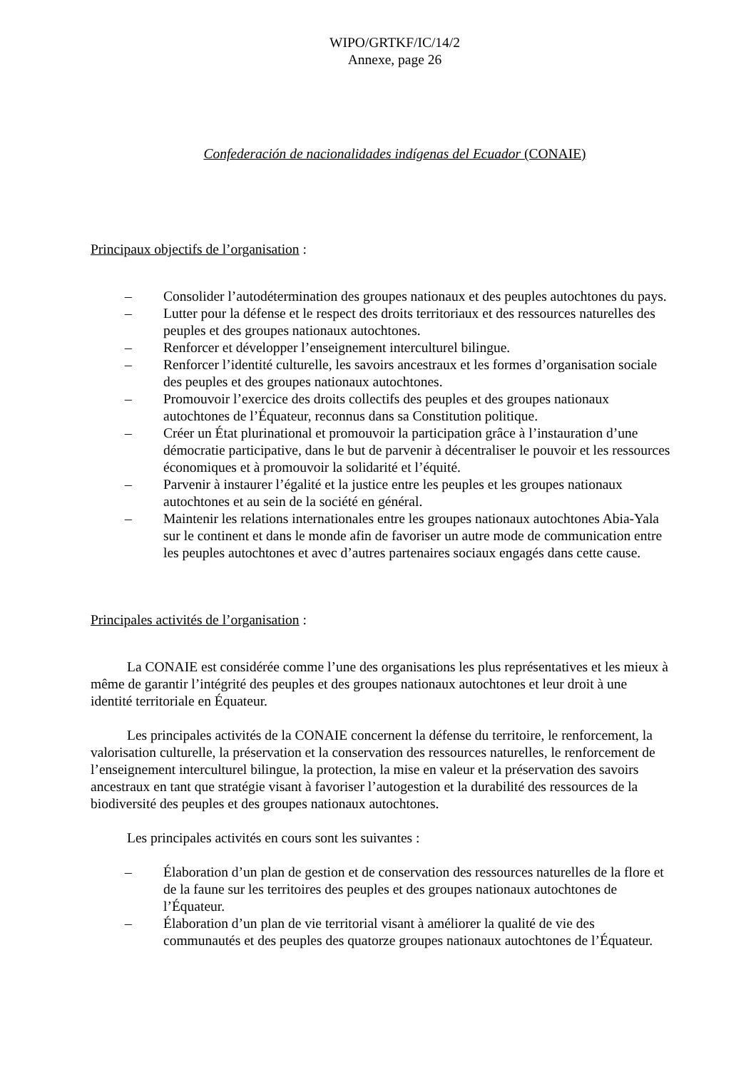WIPO/GRTKF/IC/14/2
Annexe, page 26
Confederación de nacionalidades indígenas del Ecuador (CONAIE)
Principaux objectifs de l’organisation :
– Consolider l’autodétermination des groupes nationaux et des peuples autochtones du pays.
– Lutter pour la défense et le respect des droits territoriaux et des ressources naturelles des peuples et des groupes nationaux autochtones.
– Renforcer et développer l’enseignement interculturel bilingue.
– Renforcer l’identité culturelle, les savoirs ancestraux et les formes d’organisation sociale des peuples et des groupes nationaux autochtones.
– Promouvoir l’exercice des droits collectifs des peuples et des groupes nationaux autochtones de l’Équateur, reconnus dans sa Constitution politique.
– Créer un État plurinational et promouvoir la participation grâce à l’instauration d’une démocratie participative, dans le but de parvenir à décentraliser le pouvoir et les ressources économiques et à promouvoir la solidarité et l’équité.
– Parvenir à instaurer l’égalité et la justice entre les peuples et les groupes nationaux autochtones et au sein de la société en général.
– Maintenir les relations internationales entre les groupes nationaux autochtones Abia-Yala sur le continent et dans le monde afin de favoriser un autre mode de communication entre les peuples autochtones et avec d’autres partenaires sociaux engagés dans cette cause.
Principales activités de l’organisation :
La CONAIE est considérée comme l’une des organisations les plus représentatives et les mieux à même de garantir l’intégrité des peuples et des groupes nationaux autochtones et leur droit à une identité territoriale en Équateur.
Les principales activités de la CONAIE concernent la défense du territoire, le renforcement, la valorisation culturelle, la préservation et la conservation des ressources naturelles, le renforcement de l’enseignement interculturel bilingue, la protection, la mise en valeur et la préservation des savoirs ancestraux en tant que stratégie visant à favoriser l’autogestion et la durabilité des ressources de la biodiversité des peuples et des groupes nationaux autochtones.
Les principales activités en cours sont les suivantes :
– Élaboration d’un plan de gestion et de conservation des ressources naturelles de la flore et de la faune sur les territoires des peuples et des groupes nationaux autochtones de l’Équateur.
– Élaboration d’un plan de vie territorial visant à améliorer la qualité de vie des communautés et des peuples des quatorze groupes nationaux autochtones de l’Équateur.